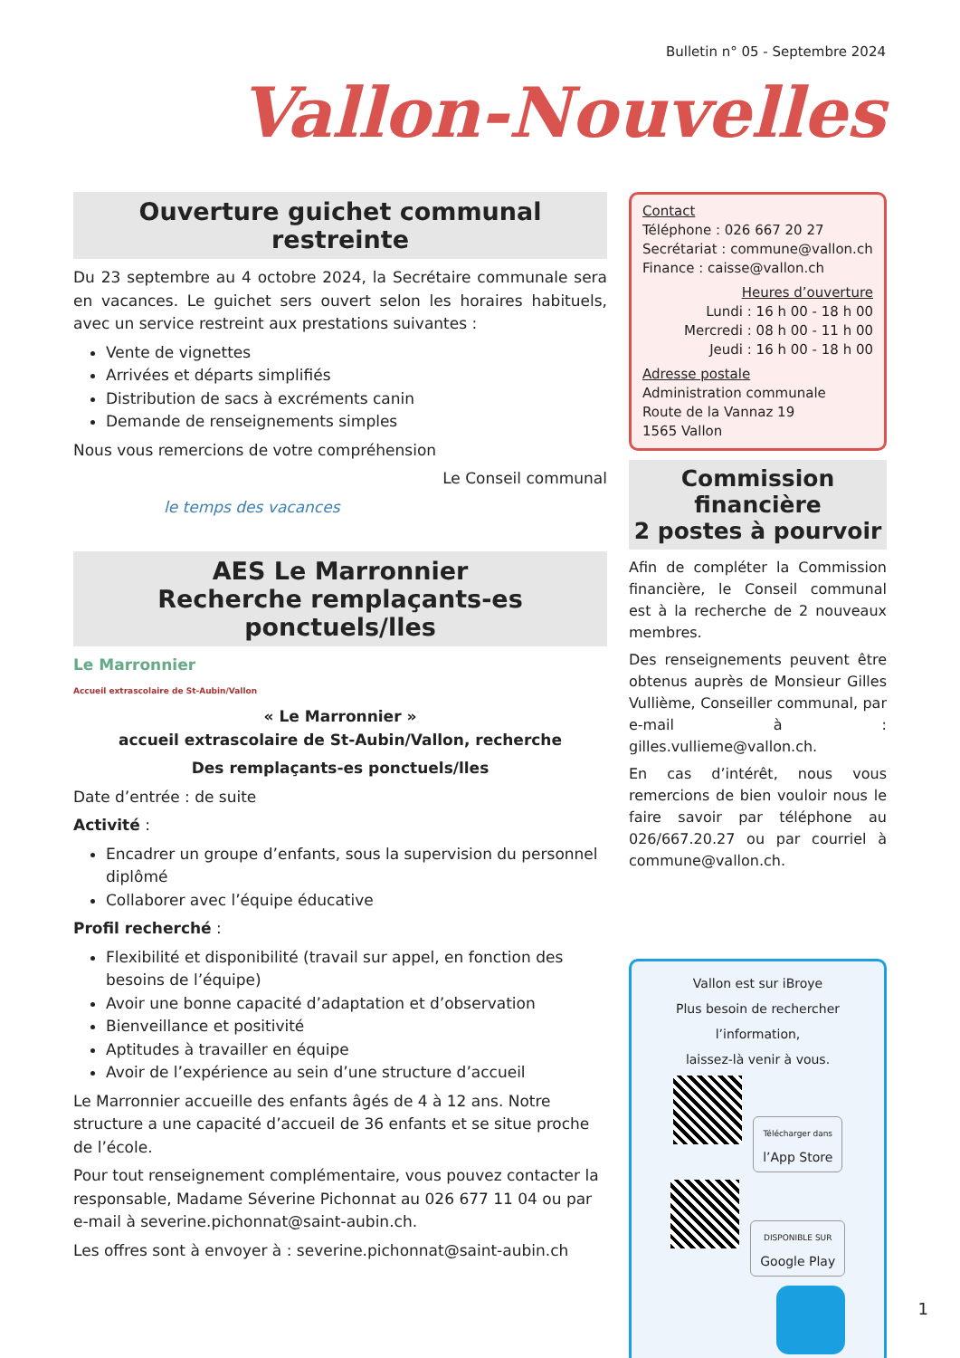Bulletin n° 05 - Septembre 2024
Vallon-Nouvelles
Ouverture guichet communal restreinte
Du 23 septembre au 4 octobre 2024, la Secrétaire communale sera en vacances. Le guichet sers ouvert selon les horaires habituels, avec un service restreint aux prestations suivantes :
Vente de vignettes
Arrivées et départs simplifiés
Distribution de sacs à excréments canin
Demande de renseignements simples
Nous vous remercions de votre compréhension
Le Conseil communal
le temps des vacances
AES Le Marronnier
Recherche remplaçants-es ponctuels/lles
Le Marronnier
Accueil extrascolaire de St-Aubin/Vallon
« Le Marronnier »
accueil extrascolaire de St-Aubin/Vallon, recherche
Des remplaçants-es ponctuels/lles
Date d’entrée : de suite
Activité :
Encadrer un groupe d’enfants, sous la supervision du personnel diplômé
Collaborer avec l’équipe éducative
Profil recherché :
Flexibilité et disponibilité (travail sur appel, en fonction des besoins de l’équipe)
Avoir une bonne capacité d’adaptation et d’observation
Bienveillance et positivité
Aptitudes à travailler en équipe
Avoir de l’expérience au sein d’une structure d’accueil
Le Marronnier accueille des enfants âgés de 4 à 12 ans. Notre structure a une capacité d’accueil de 36 enfants et se situe proche de l’école.
Pour tout renseignement complémentaire, vous pouvez contacter la responsable, Madame Séverine Pichonnat au 026 677 11 04 ou par e-mail à severine.pichonnat@saint-aubin.ch.
Les offres sont à envoyer à : severine.pichonnat@saint-aubin.ch
Contact
Téléphone : 026 667 20 27
Secrétariat : commune@vallon.ch
Finance : caisse@vallon.ch
Heures d’ouverture
Lundi : 16 h 00 - 18 h 00
Mercredi : 08 h 00 - 11 h 00
Jeudi : 16 h 00 - 18 h 00
Adresse postale
Administration communale
Route de la Vannaz 19
1565 Vallon
Commission financière
2 postes à pourvoir
Afin de compléter la Commission financière, le Conseil communal est à la recherche de 2 nouveaux membres.
Des renseignements peuvent être obtenus auprès de Monsieur Gilles Vullième, Conseiller communal, par e-mail à : gilles.vullieme@vallon.ch.
En cas d’intérêt, nous vous remercions de bien vouloir nous le faire savoir par téléphone au 026/667.20.27 ou par courriel à commune@vallon.ch.
Vallon est sur iBroye
Plus besoin de rechercher l’information,
laissez-là venir à vous.
Télécharger dans
l’App Store
DISPONIBLE SUR
Google Play
1